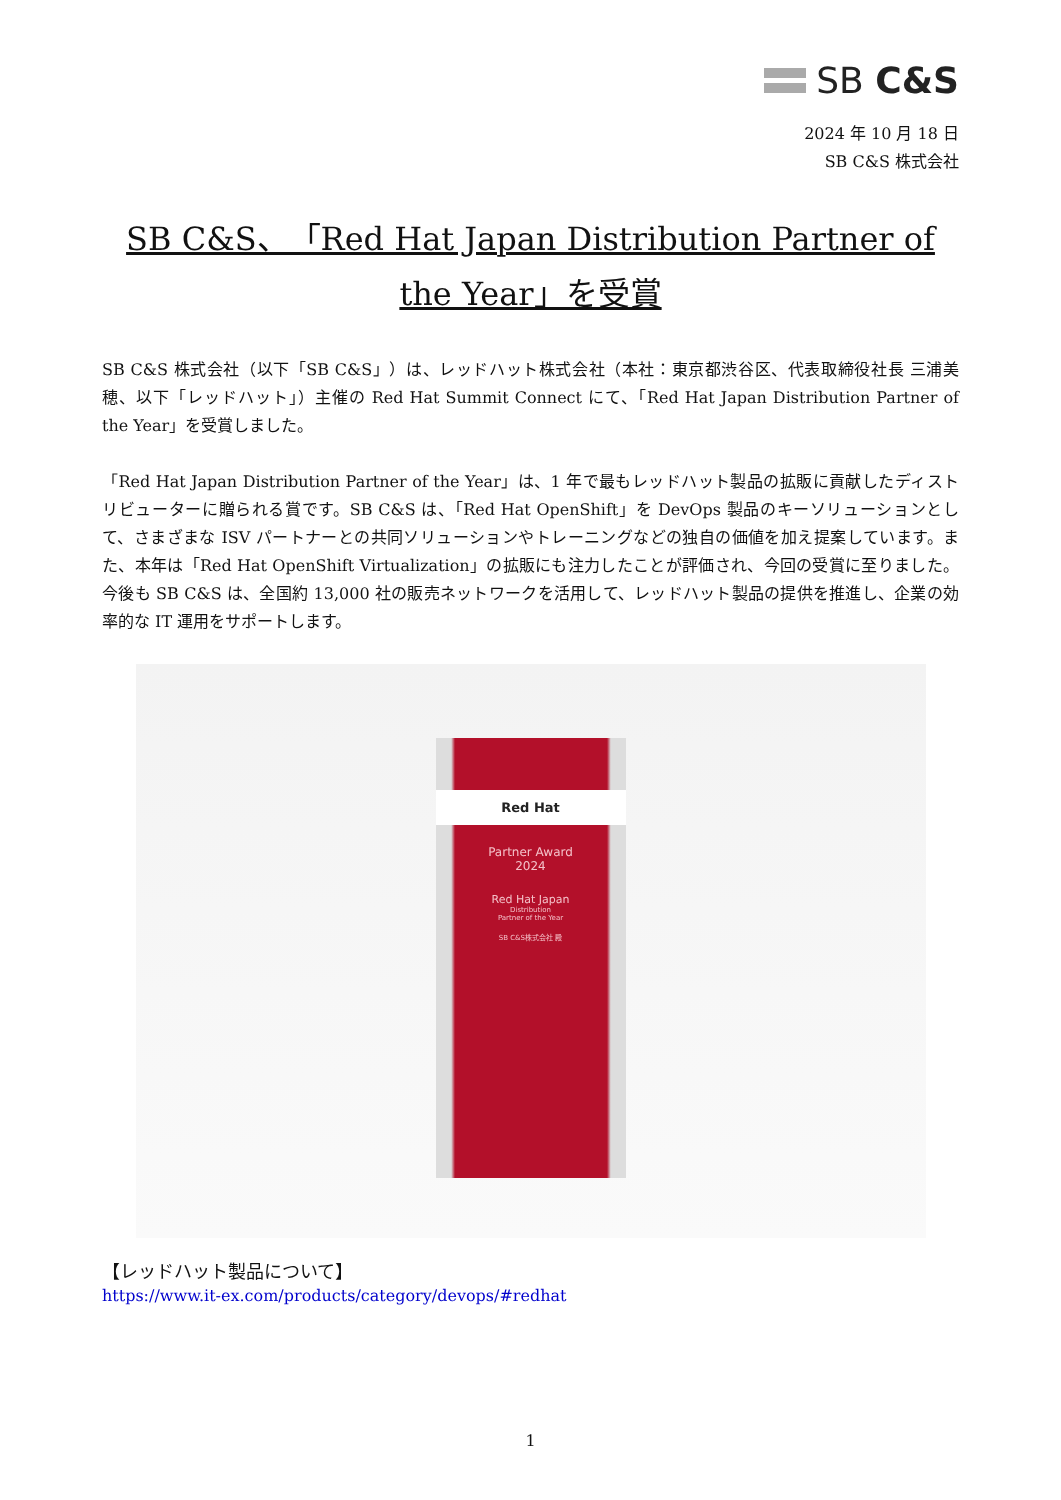SB C&S
2024 年 10 月 18 日
SB C&S 株式会社
SB C&S、「Red Hat Japan Distribution Partner of the Year」を受賞
SB C&S 株式会社（以下「SB C&S」）は、レッドハット株式会社（本社：東京都渋谷区、代表取締役社長 三浦美穂、以下「レッドハット」）主催の Red Hat Summit Connect にて、「Red Hat Japan Distribution Partner of the Year」を受賞しました。
「Red Hat Japan Distribution Partner of the Year」は、1 年で最もレッドハット製品の拡販に貢献したディストリビューターに贈られる賞です。SB C&S は、「Red Hat OpenShift」を DevOps 製品のキーソリューションとして、さまざまな ISV パートナーとの共同ソリューションやトレーニングなどの独自の価値を加え提案しています。また、本年は「Red Hat OpenShift Virtualization」の拡販にも注力したことが評価され、今回の受賞に至りました。今後も SB C&S は、全国約 13,000 社の販売ネットワークを活用して、レッドハット製品の提供を推進し、企業の効率的な IT 運用をサポートします。
Red Hat
Partner Award
2024
Red Hat Japan
Distribution
Partner of the Year
SB C&S株式会社 殿
【レッドハット製品について】
https://www.it-ex.com/products/category/devops/#redhat
1